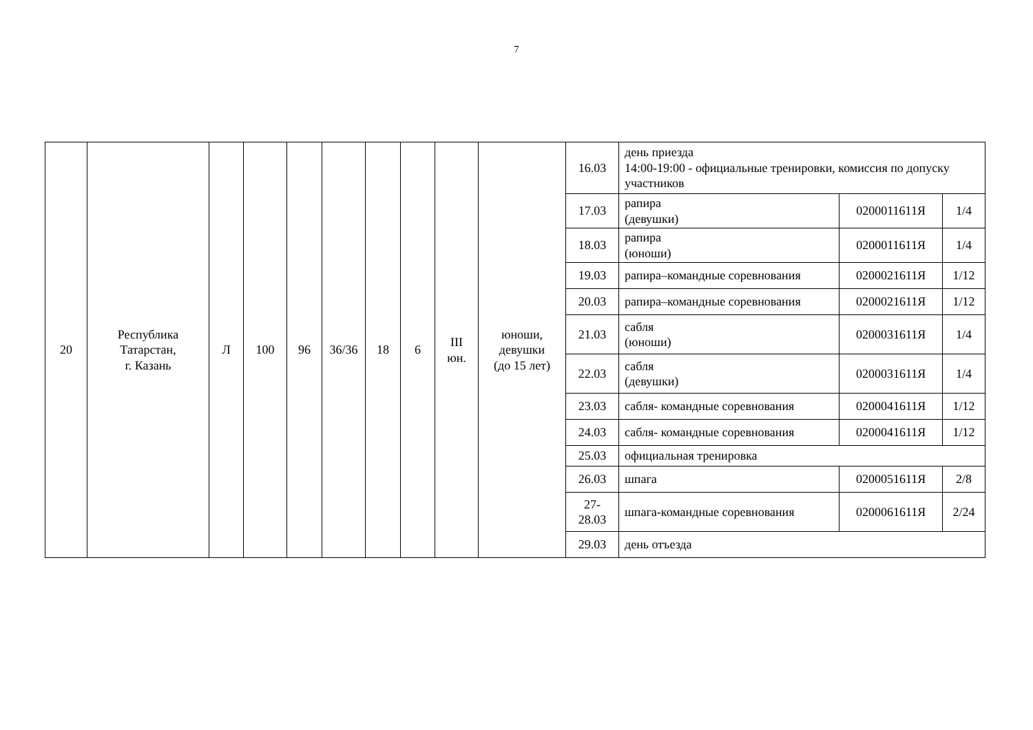7
| 20 | Республика Татарстан, г. Казань | Л | 100 | 96 | 36/36 | 18 | 6 | III юн. | юноши, девушки (до 15 лет) | 16.03 | день приезда 14:00-19:00 - официальные тренировки, комиссия по допуску участников | | |
| | | | | | | | | | | 17.03 | рапира (девушки) | 0200011611Я | 1/4 |
| | | | | | | | | | | 18.03 | рапира (юноши) | 0200011611Я | 1/4 |
| | | | | | | | | | | 19.03 | рапира–командные соревнования | 0200021611Я | 1/12 |
| | | | | | | | | | | 20.03 | рапира–командные соревнования | 0200021611Я | 1/12 |
| | | | | | | | | | | 21.03 | сабля (юноши) | 0200031611Я | 1/4 |
| | | | | | | | | | | 22.03 | сабля (девушки) | 0200031611Я | 1/4 |
| | | | | | | | | | | 23.03 | сабля- командные соревнования | 0200041611Я | 1/12 |
| | | | | | | | | | | 24.03 | сабля- командные соревнования | 0200041611Я | 1/12 |
| | | | | | | | | | | 25.03 | официальная тренировка | | |
| | | | | | | | | | | 26.03 | шпага | 0200051611Я | 2/8 |
| | | | | | | | | | | 27- 28.03 | шпага-командные соревнования | 0200061611Я | 2/24 |
| | | | | | | | | | | 29.03 | день отъезда | | |